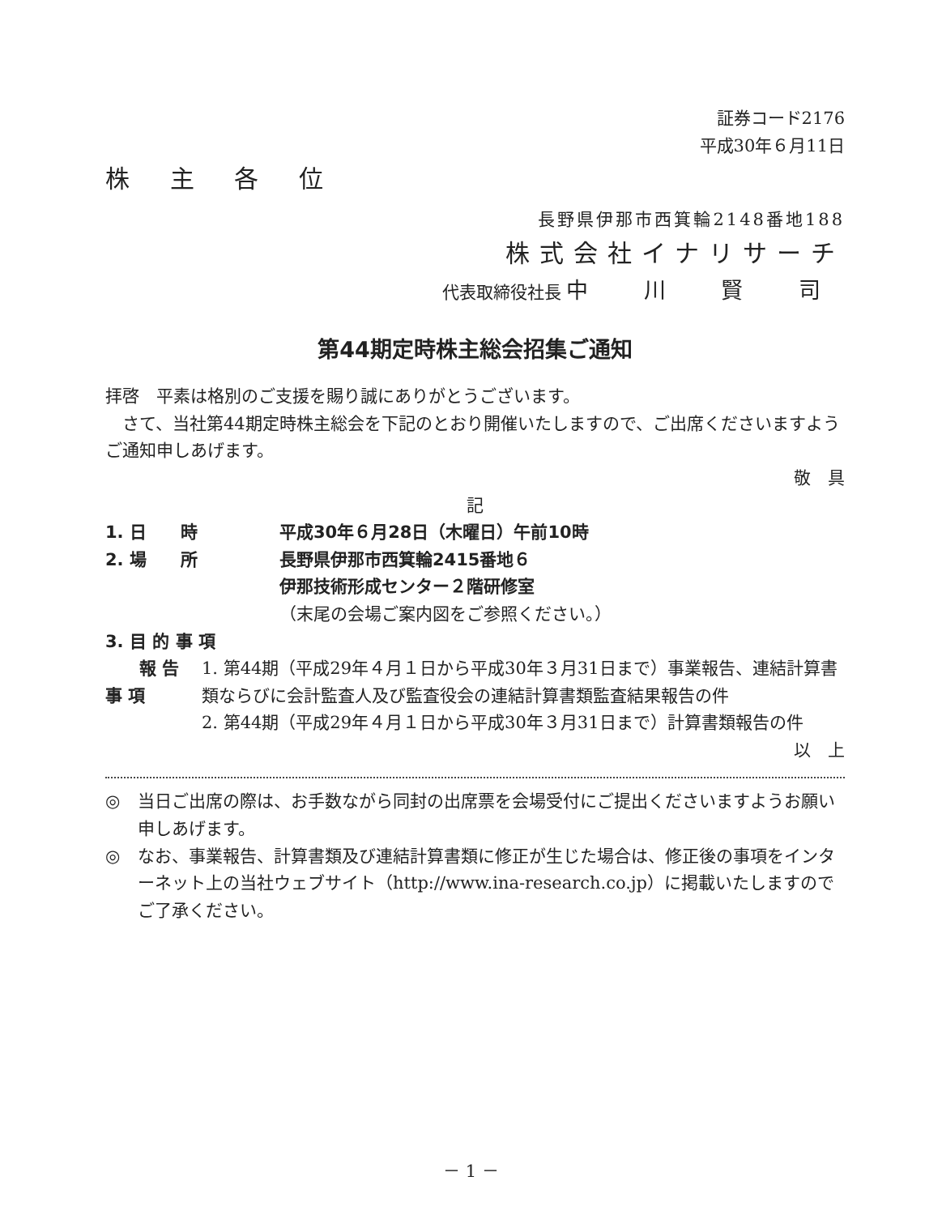証券コード2176
平成30年６月11日
株 主 各 位
長野県伊那市西箕輪2148番地188
株式会社イナリサーチ
代表取締役社長 中 川 賢 司
第44期定時株主総会招集ご通知
拝啓　平素は格別のご支援を賜り誠にありがとうございます。
　さて、当社第44期定時株主総会を下記のとおり開催いたしますので、ご出席くださいますようご通知申しあげます。
敬　具
記
1. 日　　時 平成30年６月28日（木曜日）午前10時
2. 場　　所 長野県伊那市西箕輪2415番地６
伊那技術形成センター２階研修室
（末尾の会場ご案内図をご参照ください。）
3. 目 的 事 項
　　報 告 事 項 1. 第44期（平成29年４月１日から平成30年３月31日まで）事業報告、連結計算書類ならびに会計監査人及び監査役会の連結計算書類監査結果報告の件
2. 第44期（平成29年４月１日から平成30年３月31日まで）計算書類報告の件
以　上
◎ 当日ご出席の際は、お手数ながら同封の出席票を会場受付にご提出くださいますようお願い申しあげます。
◎ なお、事業報告、計算書類及び連結計算書類に修正が生じた場合は、修正後の事項をインターネット上の当社ウェブサイト（http://www.ina-research.co.jp）に掲載いたしますのでご了承ください。
－ 1 －